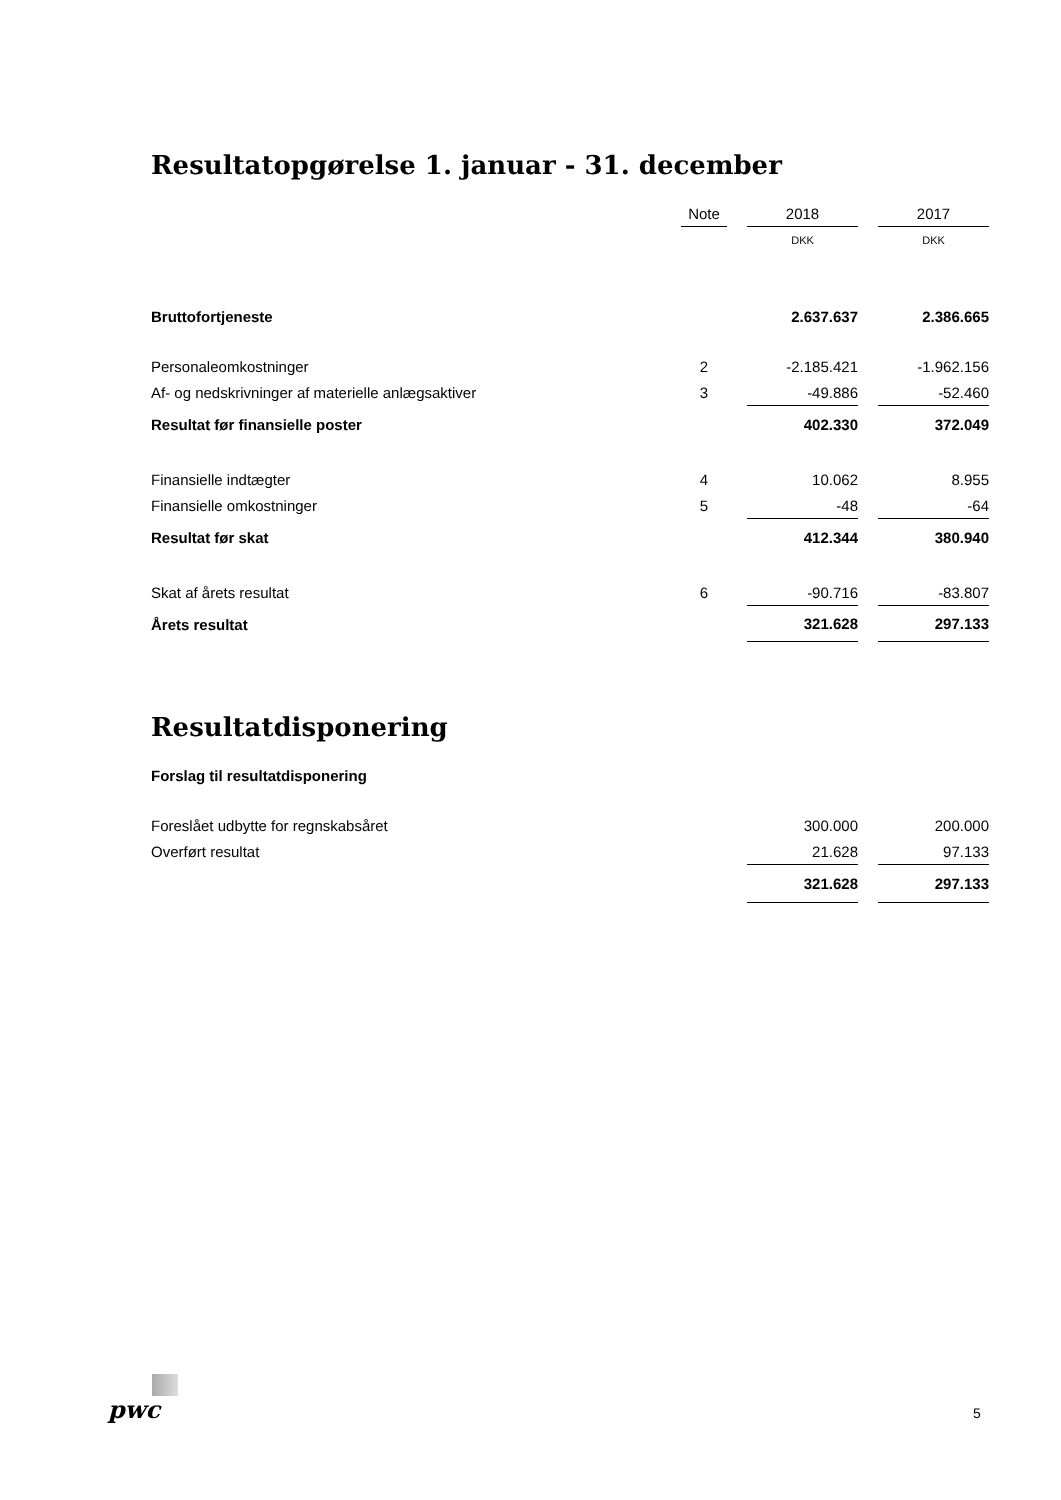Resultatopgørelse 1. januar - 31. december
| | Note | | 2018 | | 2017 |
| --- | --- | --- | --- | --- | --- |
| | | | DKK | | DKK |
| Bruttofortjeneste | | | 2.637.637 | | 2.386.665 |
| Personaleomkostninger | 2 | | -2.185.421 | | -1.962.156 |
| Af- og nedskrivninger af materielle anlægsaktiver | 3 | | -49.886 | | -52.460 |
| Resultat før finansielle poster | | | 402.330 | | 372.049 |
| Finansielle indtægter | 4 | | 10.062 | | 8.955 |
| Finansielle omkostninger | 5 | | -48 | | -64 |
| Resultat før skat | | | 412.344 | | 380.940 |
| Skat af årets resultat | 6 | | -90.716 | | -83.807 |
| Årets resultat | | | 321.628 | | 297.133 |
Resultatdisponering
| Forslag til resultatdisponering | | | | | |
| Foreslået udbytte for regnskabsåret | | | 300.000 | | 200.000 |
| Overført resultat | | | 21.628 | | 97.133 |
| | | | 321.628 | | 297.133 |
pwc 5